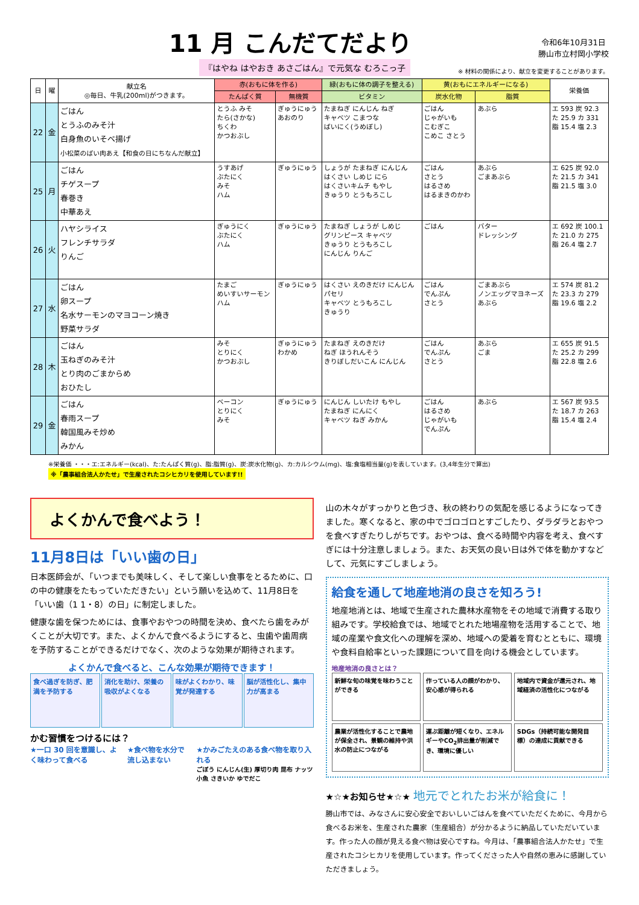11 月 こんだてだより
令和6年10月31日
勝山市立村岡小学校
『はやね はやおき あさごはん』で元気な むろこっ子 ※ 材料の関係により、献立を変更することがあります。
| 日 | 曜 | 献立名 ◎毎日、牛乳(200ml)がつきます。 | 赤(おもに体を作る) | | 緑(おもに体の調子を整える) | 黄(おもにエネルギーになる) | | 栄養価 |
| --- | --- | --- | --- | --- | --- | --- | --- | --- |
| | | | たんぱく質 | 無機質 | ビタミン | 炭水化物 | 脂質 | |
| 22 | 金 | ごはん とうふのみそ汁 白身魚のいそべ揚げ 小松菜のばい肉あえ【和食の日にちなんだ献立】 | とうふ みそ たら(さかな) ちくわ かつおぶし | ぎゅうにゅう あおのり | たまねぎ にんじん ねぎ キャベツ こまつな ばいにく(うめぼし) | ごはん じゃがいも こむぎこ こめこ さとう | あぶら | エ 593 炭 92.3 た 25.9 カ 331 脂 15.4 塩 2.3 |
| 25 | 月 | ごはん チゲスープ 春巻き 中華あえ | うすあげ ぶたにく みそ ハム | ぎゅうにゅう | しょうが たまねぎ にんじん はくさい しめじ にら はくさいキムチ もやし きゅうり とうもろこし | ごはん さとう はるさめ はるまきのかわ | あぶら ごまあぶら | エ 625 炭 92.0 た 21.5 カ 341 脂 21.5 塩 3.0 |
| 26 | 火 | ハヤシライス フレンチサラダ りんご | ぎゅうにく ぶたにく ハム | ぎゅうにゅう | たまねぎ しょうが しめじ グリンピース キャベツ きゅうり とうもろこし にんじん りんご | ごはん | バター ドレッシング | エ 692 炭 100.1 た 21.0 カ 275 脂 26.4 塩 2.7 |
| 27 | 水 | ごはん 卵スープ 名水サーモンのマヨコーン焼き 野菜サラダ | たまご めいすいサーモン ハム | ぎゅうにゅう | はくさい えのきだけ にんじん パセリ キャベツ とうもろこし きゅうり | ごはん でんぷん さとう | ごまあぶら ノンエッグマヨネーズ あぶら | エ 574 炭 81.2 た 23.3 カ 279 脂 19.6 塩 2.2 |
| 28 | 木 | ごはん 玉ねぎのみそ汁 とり肉のごまからめ おひたし | みそ とりにく かつおぶし | ぎゅうにゅう わかめ | たまねぎ えのきだけ ねぎ ほうれんそう きりぼしだいこん にんじん | ごはん でんぷん さとう | あぶら ごま | エ 655 炭 91.5 た 25.2 カ 299 脂 22.8 塩 2.6 |
| 29 | 金 | ごはん 春雨スープ 韓国風みそ炒め みかん | ベーコン とりにく みそ | ぎゅうにゅう | にんじん しいたけ もやし たまねぎ にんにく キャベツ ねぎ みかん | ごはん はるさめ じゃがいも でんぷん | あぶら | エ 567 炭 93.5 た 18.7 カ 263 脂 15.4 塩 2.4 |
※栄養価 ・・・エ:エネルギー(kcal)、た:たんぱく質(g)、脂:脂質(g)、炭:炭水化物(g)、カ:カルシウム(mg)、塩:食塩相当量(g)を表しています。(3,4年生分で算出)
※「農事組合法人かたせ」で生産されたコシヒカリを使用しています!!
よくかんで食べよう！
11月8日は「いい歯の日」
日本医師会が、「いつまでも美味しく、そして楽しい食事をとるために、口の中の健康をたもっていただきたい」という願いを込めて、11月8日を「いい歯（1 1・8）の日」に制定しました。
健康な歯を保つためには、食事やおやつの時間を決め、食べたら歯をみがくことが大切です。また、よくかんで食べるようにすると、虫歯や歯周病を予防することができるだけでなく、次のような効果が期待されます。
よくかんで食べると、こんな効果が期待できます！
食べ過ぎを防ぎ、肥満を予防する
消化を助け、栄養の吸収がよくなる
味がよくわかり、味覚が発達する
脳が活性化し、集中力が高まる
かむ習慣をつけるには？
★一口 30 回を意識し、よく味わって食べる
★食べ物を水分で流し込まない ★かみごたえのある食べ物を取り入れる
ごぼう にんじん(生) 厚切り肉 昆布 ナッツ 小魚 さきいか ゆでだこ
山の木々がすっかりと色づき、秋の終わりの気配を感じるようになってきました。寒くなると、家の中でゴロゴロとすごしたり、ダラダラとおやつを食べすぎたりしがちです。おやつは、食べる時間や内容を考え、食べすぎには十分注意しましょう。また、お天気の良い日は外で体を動かすなどして、元気にすごしましょう。
給食を通して地産地消の良さを知ろう!
地産地消とは、地域で生産された農林水産物をその地域で消費する取り組みです。学校給食では、地域でとれた地場産物を活用することで、地域の産業や食文化への理解を深め、地域への愛着を育むとともに、環境や食料自給率といった課題について目を向ける機会としています。
地産地消の良さとは？
新鮮な旬の味覚を味わうことができる
作っている人の顔がわかり、安心感が得られる
地域内で資金が還元され、地域経済の活性化につながる
農業が活性化することで農地が保全され、景観の維持や洪水の防止につながる
運ぶ距離が短くなり、エネルギーやCO<sub>2</sub>排出量が削減でき、環境に優しい
SDGs（持続可能な開発目標）の達成に貢献できる
★☆★お知らせ★☆★ 地元でとれたお米が給食に！
勝山市では、みなさんに安心安全でおいしいごはんを食べていただくために、今月から食べるお米を、生産された農家（生産組合）が分かるように納品していただいています。作った人の顔が見える食べ物は安心ですね。今月は、「農事組合法人かたせ」で生産されたコシヒカリを使用しています。作ってくださった人や自然の恵みに感謝していただきましょう。